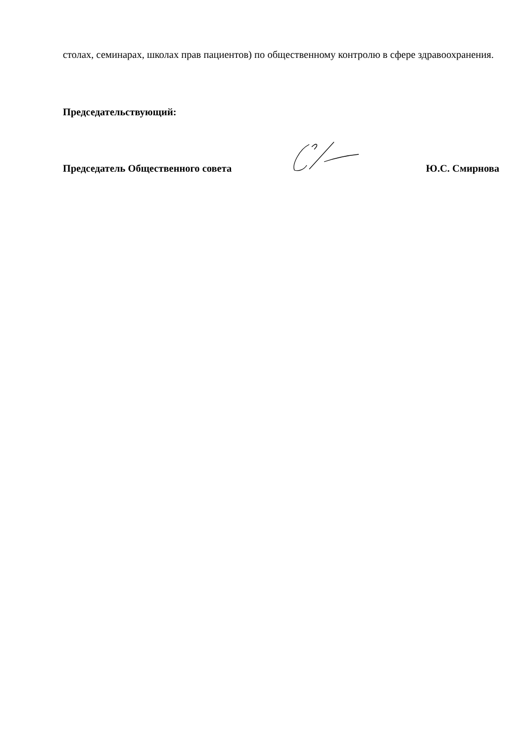столах, семинарах, школах прав пациентов) по общественному контролю в сфере здравоохранения.
Председательствующий:
Председатель Общественного совета Ю.С. Смирнова